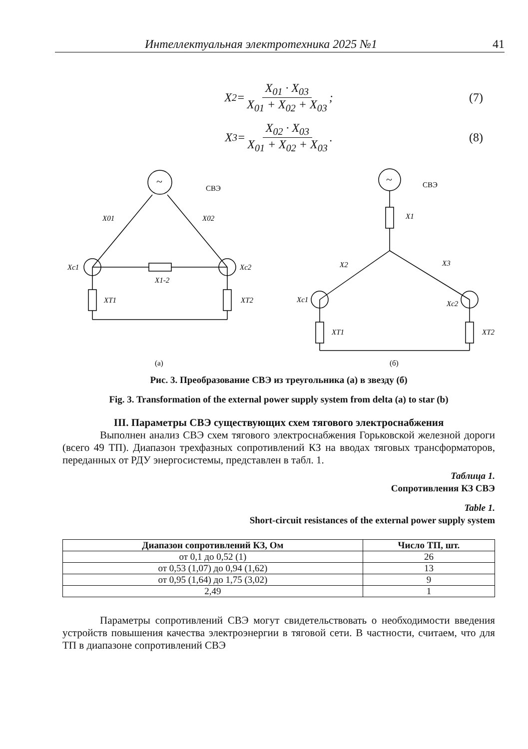Интеллектуальная электротехника 2025 №1 41
X<sub>2</sub> = X<sub>01</sub> · X<sub>03</sub> X<sub>01</sub> + X<sub>02</sub> + X<sub>03</sub>; (7)
X<sub>3</sub> = X<sub>02</sub> · X<sub>03</sub> X<sub>01</sub> + X<sub>02</sub> + X<sub>03</sub>. (8)
X01
X02
Xc1
Xc2
X1-2
XT1
XT2
X1
X2
X3
Xc1
Xc2
XT1
XT2
СВЭ
СВЭ
~
~
(а)
(б)
Рис. 3. Преобразование СВЭ из треугольника (а) в звезду (б)
Fig. 3. Transformation of the external power supply system from delta (a) to star (b)
III. Параметры СВЭ существующих схем тягового электроснабжения
Выполнен анализ СВЭ схем тягового электроснабжения Горьковской железной дороги (всего 49 ТП). Диапазон трехфазных сопротивлений КЗ на вводах тяговых трансформаторов, переданных от РДУ энергосистемы, представлен в табл. 1.
Таблица 1.
Сопротивления КЗ СВЭ
Table 1.
Short-circuit resistances of the external power supply system
| Диапазон сопротивлений КЗ, Ом | Число ТП, шт. |
| --- | --- |
| от 0,1 до 0,52 (1) | 26 |
| от 0,53 (1,07) до 0,94 (1,62) | 13 |
| от 0,95 (1,64) до 1,75 (3,02) | 9 |
| 2,49 | 1 |
Параметры сопротивлений СВЭ могут свидетельствовать о необходимости введения устройств повышения качества электроэнергии в тяговой сети. В частности, считаем, что для ТП в диапазоне сопротивлений СВЭ